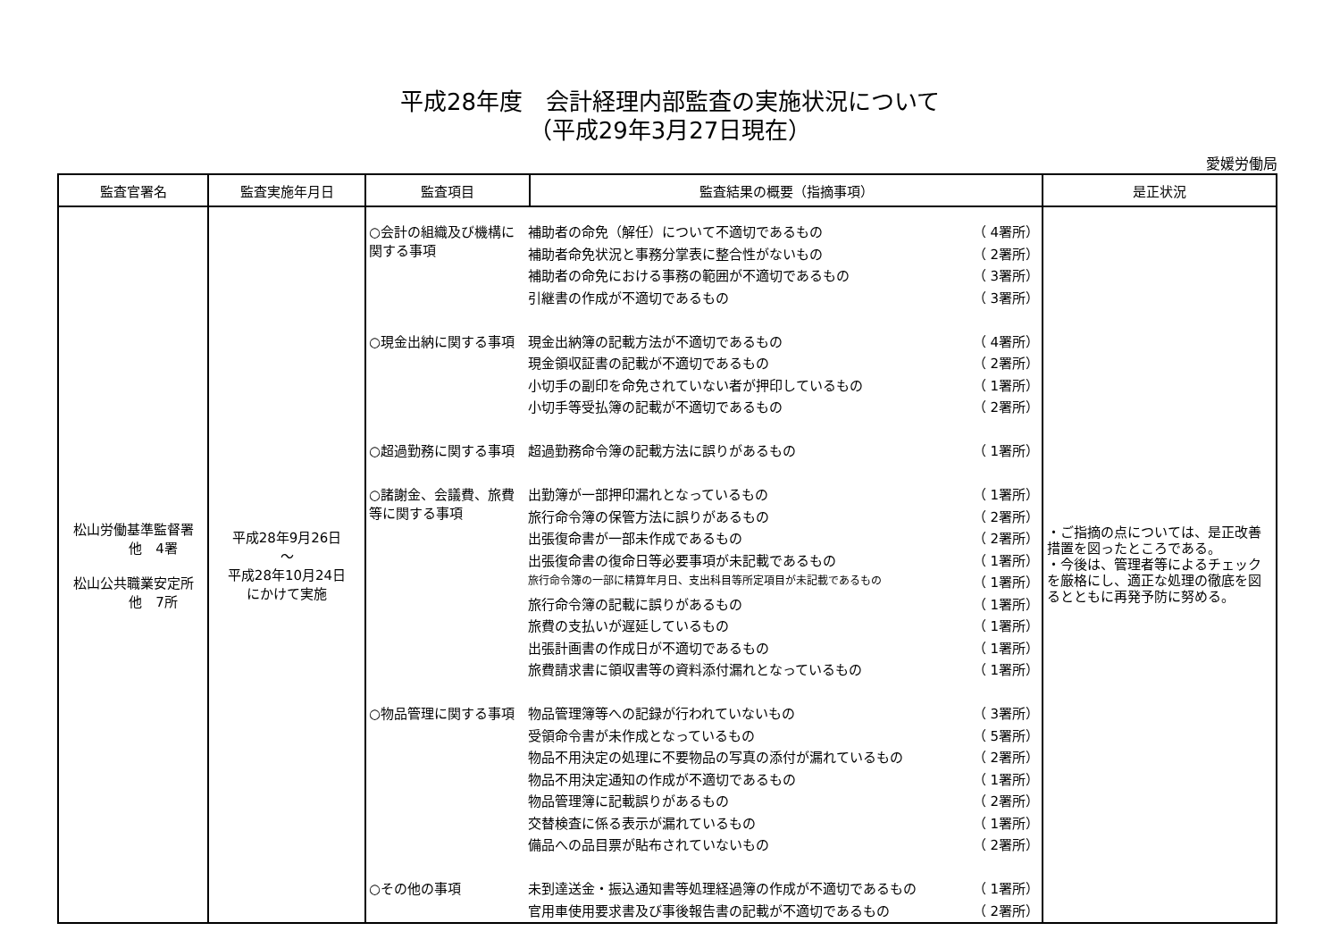平成28年度　会計経理内部監査の実施状況について
（平成29年3月27日現在）
愛媛労働局
| 監査官署名 | 監査実施年月日 | 監査項目 | 監査結果の概要（指摘事項） | 是正状況 |
| --- | --- | --- | --- | --- |
| 松山労働基準監督署 他 4署 松山公共職業安定所 他 7所 | 平成28年9月26日 ～ 平成28年10月24日 にかけて実施 | / ○会計の組織及び機構に関する事項 / 補助者の命免（解任）について不適切であるもの / （ 4署所） / / / 補助者命免状況と事務分掌表に整合性がないもの / （ 2署所） / / / 補助者の命免における事務の範囲が不適切であるもの / （ 3署所） / / / 引継書の作成が不適切であるもの / （ 3署所） / / ○現金出納に関する事項 / 現金出納簿の記載方法が不適切であるもの / （ 4署所） / / / 現金領収証書の記載が不適切であるもの / （ 2署所） / / / 小切手の副印を命免されていない者が押印しているもの / （ 1署所） / / / 小切手等受払簿の記載が不適切であるもの / （ 2署所） / / ○超過勤務に関する事項 / 超過勤務命令簿の記載方法に誤りがあるもの / （ 1署所） / / ○諸謝金、会議費、旅費等に関する事項 / 出勤簿が一部押印漏れとなっているもの / （ 1署所） / / / 旅行命令簿の保管方法に誤りがあるもの / （ 2署所） / / / 出張復命書が一部未作成であるもの / （ 2署所） / / / 出張復命書の復命日等必要事項が未記載であるもの / （ 1署所） / / / 旅行命令簿の一部に精算年月日、支出科目等所定項目が未記載であるもの / （ 1署所） / / / 旅行命令簿の記載に誤りがあるもの / （ 1署所） / / / 旅費の支払いが遅延しているもの / （ 1署所） / / / 出張計画書の作成日が不適切であるもの / （ 1署所） / / / 旅費請求書に領収書等の資料添付漏れとなっているもの / （ 1署所） / / ○物品管理に関する事項 / 物品管理簿等への記録が行われていないもの / （ 3署所） / / / 受領命令書が未作成となっているもの / （ 5署所） / / / 物品不用決定の処理に不要物品の写真の添付が漏れているもの / （ 2署所） / / / 物品不用決定通知の作成が不適切であるもの / （ 1署所） / / / 物品管理簿に記載誤りがあるもの / （ 2署所） / / / 交替検査に係る表示が漏れているもの / （ 1署所） / / / 備品への品目票が貼布されていないもの / （ 2署所） / / ○その他の事項 / 未到達送金・振込通知書等処理経過簿の作成が不適切であるもの / （ 1署所） / / / 官用車使用要求書及び事後報告書の記載が不適切であるもの / （ 2署所） / | | ・ご指摘の点については、是正改善措置を図ったところである。 ・今後は、管理者等によるチェックを厳格にし、適正な処理の徹底を図るとともに再発予防に努める。 |